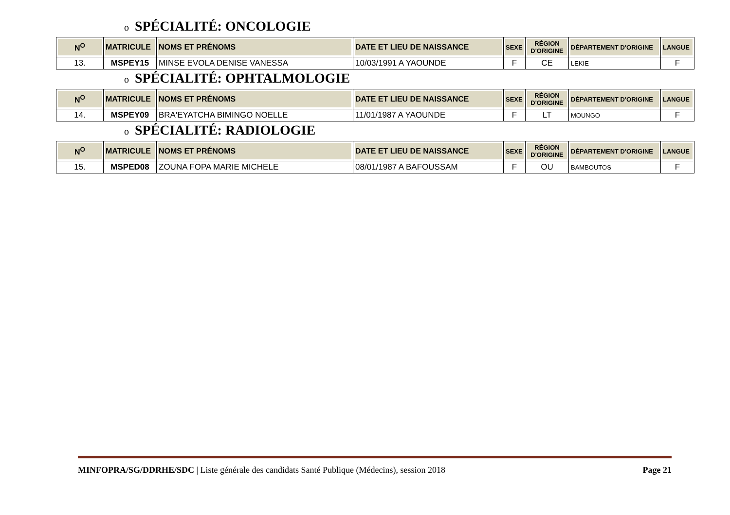o SPÉCIALITÉ: ONCOLOGIE
| N<sup>O</sup> | MATRICULE | NOMS ET PRÉNOMS | DATE ET LIEU DE NAISSANCE | SEXE | RÉGION D'ORIGINE | DÉPARTEMENT D'ORIGINE | LANGUE |
| --- | --- | --- | --- | --- | --- | --- | --- |
| 13. | MSPEY15 | MINSE EVOLA DENISE VANESSA | 10/03/1991 A YAOUNDE | F | CE | LEKIE | F |
o SPÉCIALITÉ: OPHTALMOLOGIE
| N<sup>O</sup> | MATRICULE | NOMS ET PRÉNOMS | DATE ET LIEU DE NAISSANCE | SEXE | RÉGION D'ORIGINE | DÉPARTEMENT D'ORIGINE | LANGUE |
| --- | --- | --- | --- | --- | --- | --- | --- |
| 14. | MSPEY09 | BRA'EYATCHA BIMINGO NOELLE | 11/01/1987 A YAOUNDE | F | LT | MOUNGO | F |
o SPÉCIALITÉ: RADIOLOGIE
| N<sup>O</sup> | MATRICULE | NOMS ET PRÉNOMS | DATE ET LIEU DE NAISSANCE | SEXE | RÉGION D'ORIGINE | DÉPARTEMENT D'ORIGINE | LANGUE |
| --- | --- | --- | --- | --- | --- | --- | --- |
| 15. | MSPED08 | ZOUNA FOPA MARIE MICHELE | 08/01/1987 A BAFOUSSAM | F | OU | BAMBOUTOS | F |
MINFOPRA/SG/DDRHE/SDC | Liste générale des candidats Santé Publique (Médecins), session 2018 Page 21